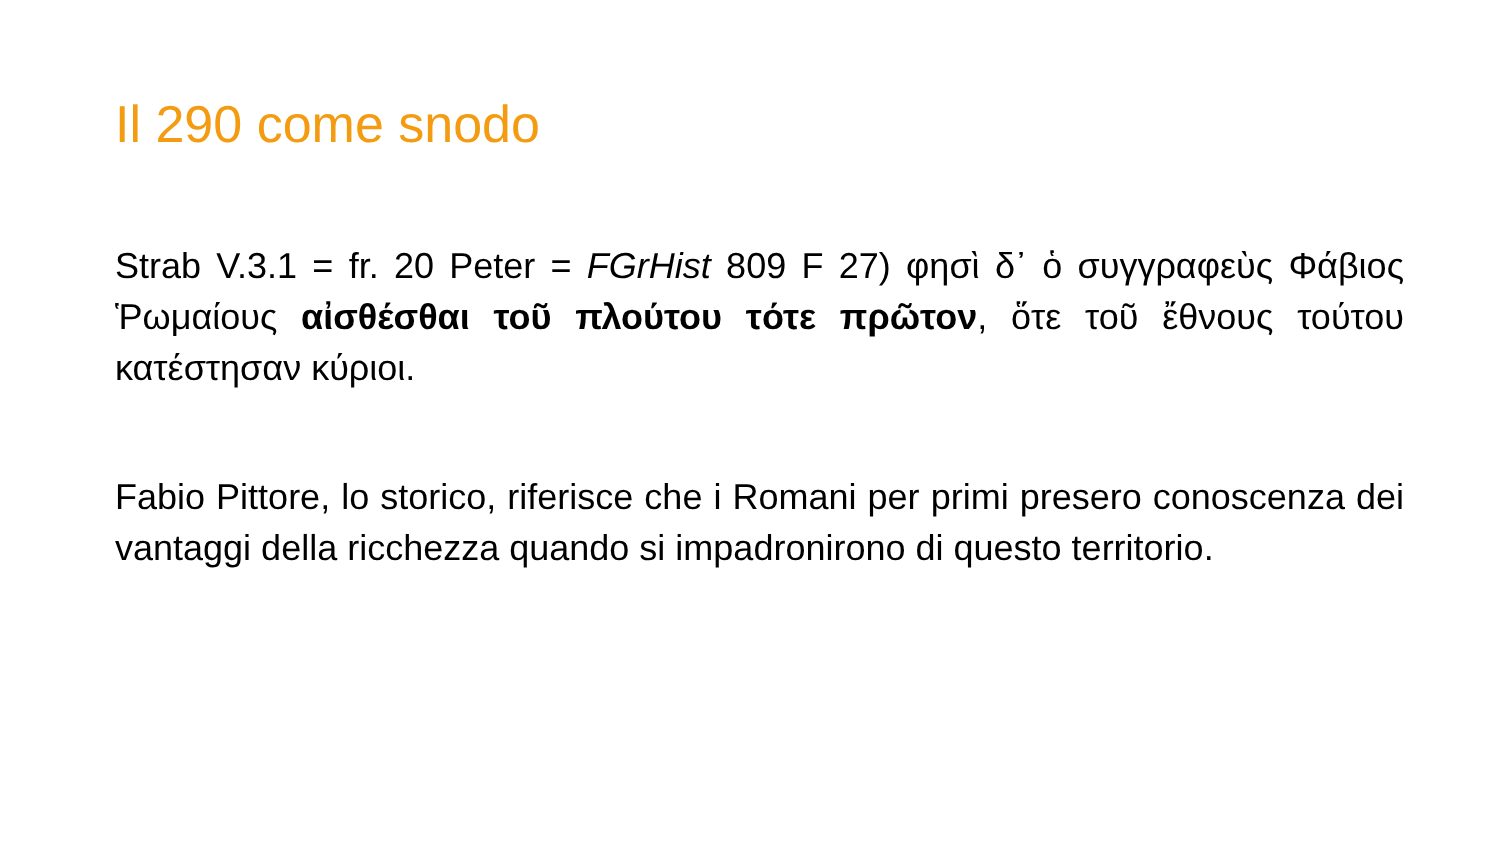Il 290 come snodo
Strab V.3.1 = fr. 20 Peter = FGrHist 809 F 27) φησὶ δ᾽ ὁ συγγραφεὺς Φάβιος Ῥωμαίους αἰσθέσθαι τοῦ πλούτου τότε πρῶτον, ὅτε τοῦ ἔθνους τούτου κατέστησαν κύριοι.
Fabio Pittore, lo storico, riferisce che i Romani per primi presero conoscenza dei vantaggi della ricchezza quando si impadronirono di questo territorio.